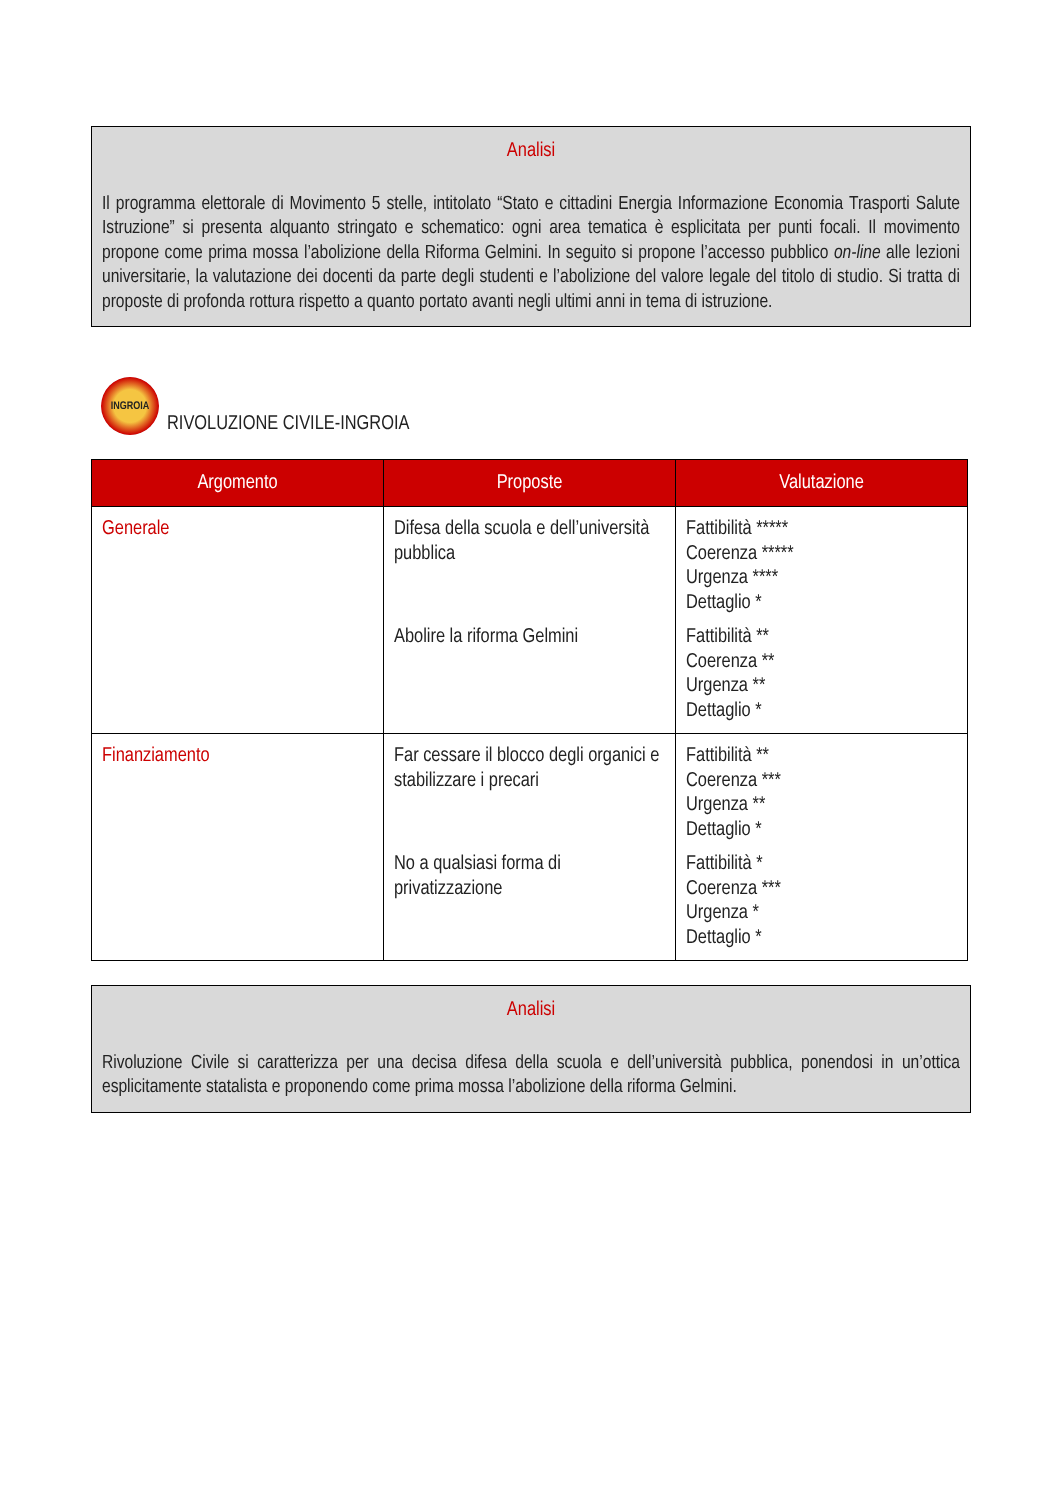Analisi
Il programma elettorale di Movimento 5 stelle, intitolato “Stato e cittadini Energia Informazione Economia Trasporti Salute Istruzione” si presenta alquanto stringato e schematico: ogni area tematica è esplicitata per punti focali. Il movimento propone come prima mossa l’abolizione della Riforma Gelmini. In seguito si propone l’accesso pubblico on-line alle lezioni universitarie, la valutazione dei docenti da parte degli studenti e l’abolizione del valore legale del titolo di studio. Si tratta di proposte di profonda rottura rispetto a quanto portato avanti negli ultimi anni in tema di istruzione.
INGROIA
RIVOLUZIONE CIVILE-INGROIA
| Argomento | Proposte | Valutazione |
| --- | --- | --- |
| Generale | Difesa della scuola e dell’università pubblica Abolire la riforma Gelmini | Fattibilità ***** Coerenza ***** Urgenza **** Dettaglio * Fattibilità ** Coerenza ** Urgenza ** Dettaglio * |
| Finanziamento | Far cessare il blocco degli organici e stabilizzare i precari No a qualsiasi forma di privatizzazione | Fattibilità ** Coerenza *** Urgenza ** Dettaglio * Fattibilità * Coerenza *** Urgenza * Dettaglio * |
Analisi
Rivoluzione Civile si caratterizza per una decisa difesa della scuola e dell’università pubblica, ponendosi in un’ottica esplicitamente statalista e proponendo come prima mossa l’abolizione della riforma Gelmini.